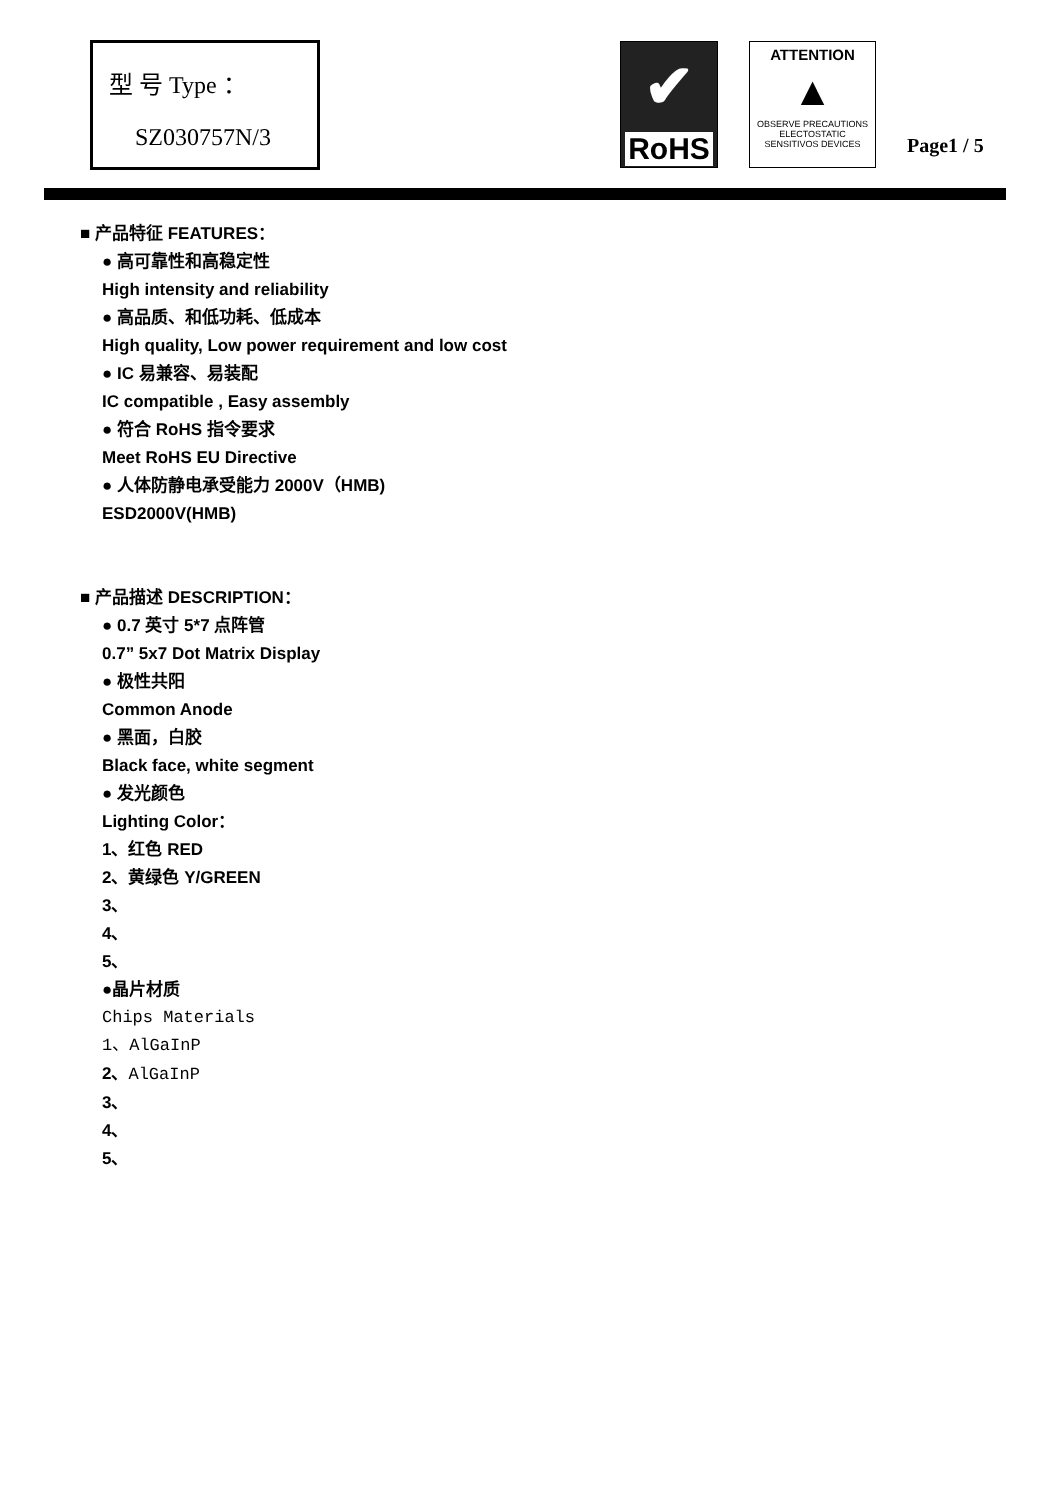型 号 Type ：
SZ030757N/3
✔
RoHS
ATTENTION
▲
OBSERVE PRECAUTIONS
ELECTOSTATIC
SENSITIVOS DEVICES
Page1 / 5
■ 产品特征 FEATURES：
● 高可靠性和高稳定性
High intensity and reliability
● 高品质、和低功耗、低成本
High quality, Low power requirement and low cost
● IC 易兼容、易装配
IC compatible , Easy assembly
● 符合 RoHS 指令要求
Meet RoHS EU Directive
● 人体防静电承受能力 2000V（HMB)
ESD2000V(HMB)
■ 产品描述 DESCRIPTION：
● 0.7 英寸 5*7 点阵管
0.7” 5x7 Dot Matrix Display
● 极性共阳
Common Anode
● 黑面，白胶
Black face, white segment
● 发光颜色
Lighting Color：
1、红色 RED
2、黄绿色 Y/GREEN
3、
4、
5、
●晶片材质
Chips Materials
1、AlGaInP
2、AlGaInP
3、
4、
5、